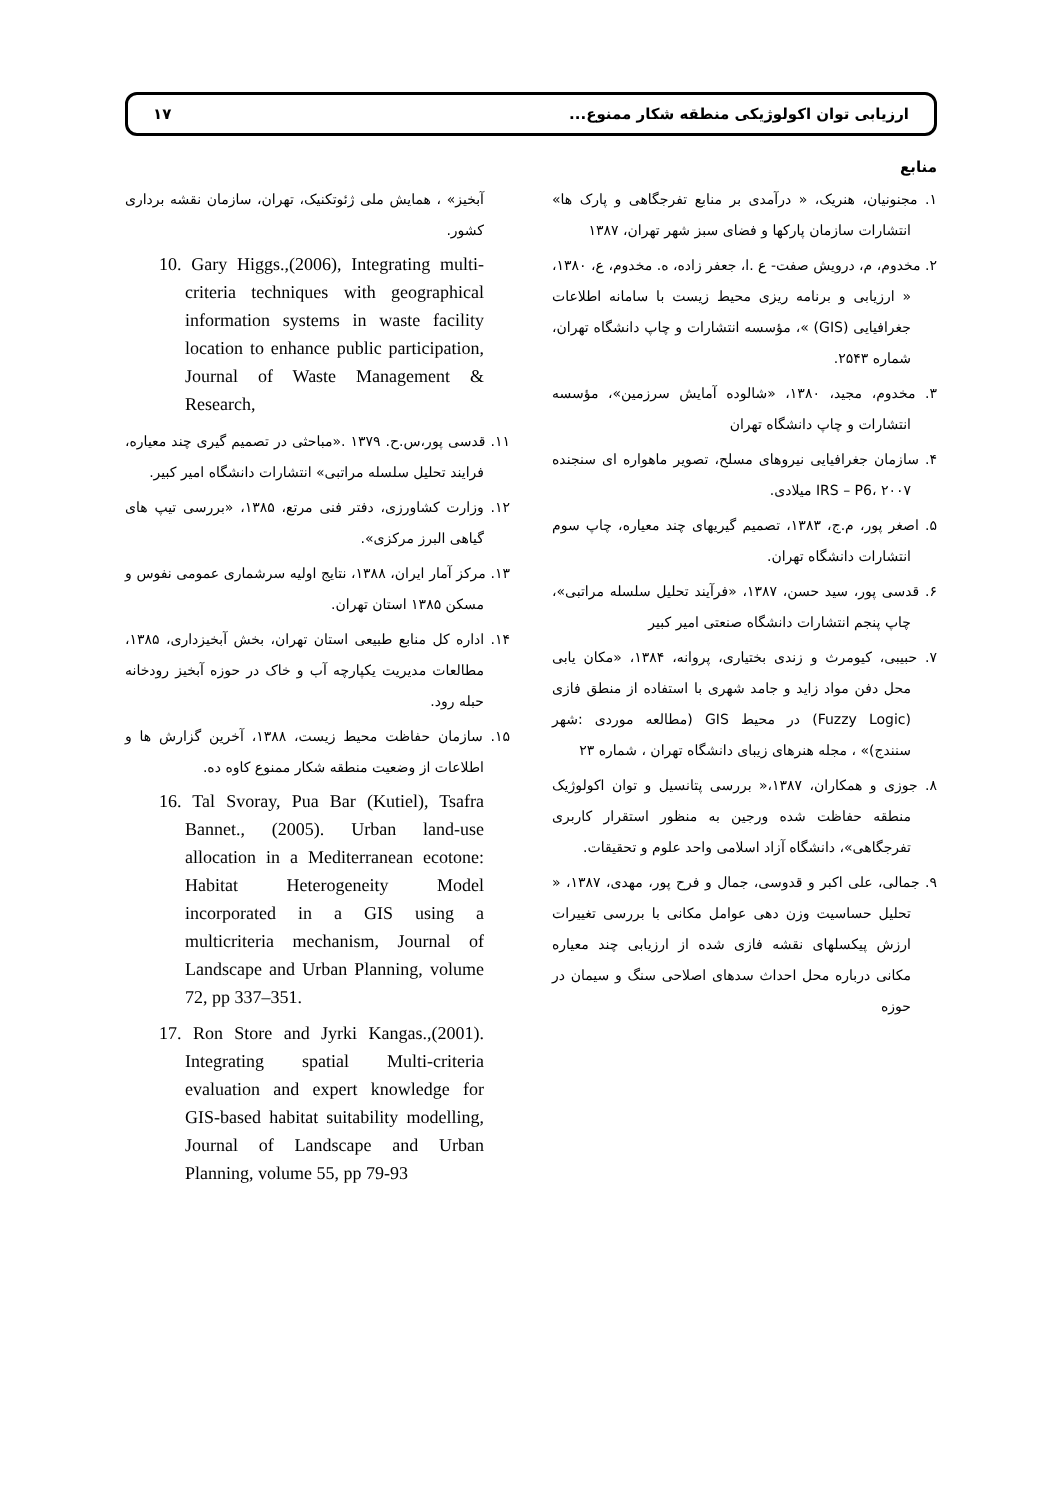ارزیابی توان اکولوژیکی منطقه شکار ممنوع... ۱۷
منابع
۱. مجنونیان، هنریک، « درآمدی بر منابع تفرجگاهی و پارک ها» انتشارات سازمان پارکها و فضای سبز شهر تهران، ۱۳۸۷
۲. مخدوم، م، درویش صفت- ع .ا، جعفر زاده، ه. مخدوم، ع، ۱۳۸۰، « ارزیابی و برنامه ریزی محیط زیست با سامانه اطلاعات جغرافیایی (GIS) »، مؤسسه انتشارات و چاپ دانشگاه تهران، شماره ۲۵۴۳.
۳. مخدوم، مجید، ۱۳۸۰، «شالوده آمایش سرزمین»، مؤسسه انتشارات و چاپ دانشگاه تهران
۴. سازمان جغرافیایی نیروهای مسلح، تصویر ماهواره ای سنجنده IRS – P6، ۲۰۰۷ میلادی.
۵. اصغر پور، م.ج، ۱۳۸۳، تصمیم گیریهای چند معیاره، چاپ سوم انتشارات دانشگاه تهران.
۶. قدسی پور، سید حسن، ۱۳۸۷، «فرآیند تحلیل سلسله مراتبی»، چاپ پنجم انتشارات دانشگاه صنعتی امیر کبیر
۷. حبیبی، کیومرث و زندی بختیاری، پروانه، ۱۳۸۴، «مکان یابی محل دفن مواد زاید و جامد شهری با استفاده از منطق فازی (Fuzzy Logic) در محیط GIS (مطالعه موردی :شهر سنندج)» ، مجله هنرهای زیبای دانشگاه تهران ، شماره ۲۳
۸. جوزی و همکاران، ۱۳۸۷،« بررسی پتانسیل و توان اکولوژیک منطقه حفاظت شده ورجین به منظور استقرار کاربری تفرجگاهی»، دانشگاه آزاد اسلامی واحد علوم و تحقیقات.
۹. جمالی، علی اکبر و قدوسی، جمال و فرح پور، مهدی، ۱۳۸۷، « تحلیل حساسیت وزن دهی عوامل مکانی با بررسی تغییرات ارزش پیکسلهای نقشه فازی شده از ارزیابی چند معیاره مکانی درباره محل احداث سدهای اصلاحی سنگ و سیمان در حوزه
آبخیز» ، همایش ملی ژئوتکنیک، تهران، سازمان نقشه برداری کشور.
10. Gary Higgs.,(2006), Integrating multi-criteria techniques with geographical information systems in waste facility location to enhance public participation, Journal of Waste Management & Research,
۱۱. قدسی پور،س.ح. ۱۳۷۹ .«مباحثی در تصمیم گیری چند معیاره، فرایند تحلیل سلسله مراتبی» انتشارات دانشگاه امیر کبیر.
۱۲. وزارت کشاورزی، دفتر فنی مرتع، ۱۳۸۵، «بررسی تیپ های گیاهی البرز مرکزی».
۱۳. مرکز آمار ایران، ۱۳۸۸، نتایج اولیه سرشماری عمومی نفوس و مسکن ۱۳۸۵ استان تهران.
۱۴. اداره کل منابع طبیعی استان تهران، بخش آبخیزداری، ۱۳۸۵، مطالعات مدیریت یکپارچه آب و خاک در حوزه آبخیز رودخانه حبله رود.
۱۵. سازمان حفاظت محیط زیست، ۱۳۸۸، آخرین گزارش ها و اطلاعات از وضعیت منطقه شکار ممنوع کاوه ده.
16. Tal Svoray, Pua Bar (Kutiel), Tsafra Bannet., (2005). Urban land-use allocation in a Mediterranean ecotone: Habitat Heterogeneity Model incorporated in a GIS using a multicriteria mechanism, Journal of Landscape and Urban Planning, volume 72, pp 337–351.
17. Ron Store and Jyrki Kangas.,(2001). Integrating spatial Multi-criteria evaluation and expert knowledge for GIS-based habitat suitability modelling, Journal of Landscape and Urban Planning, volume 55, pp 79-93